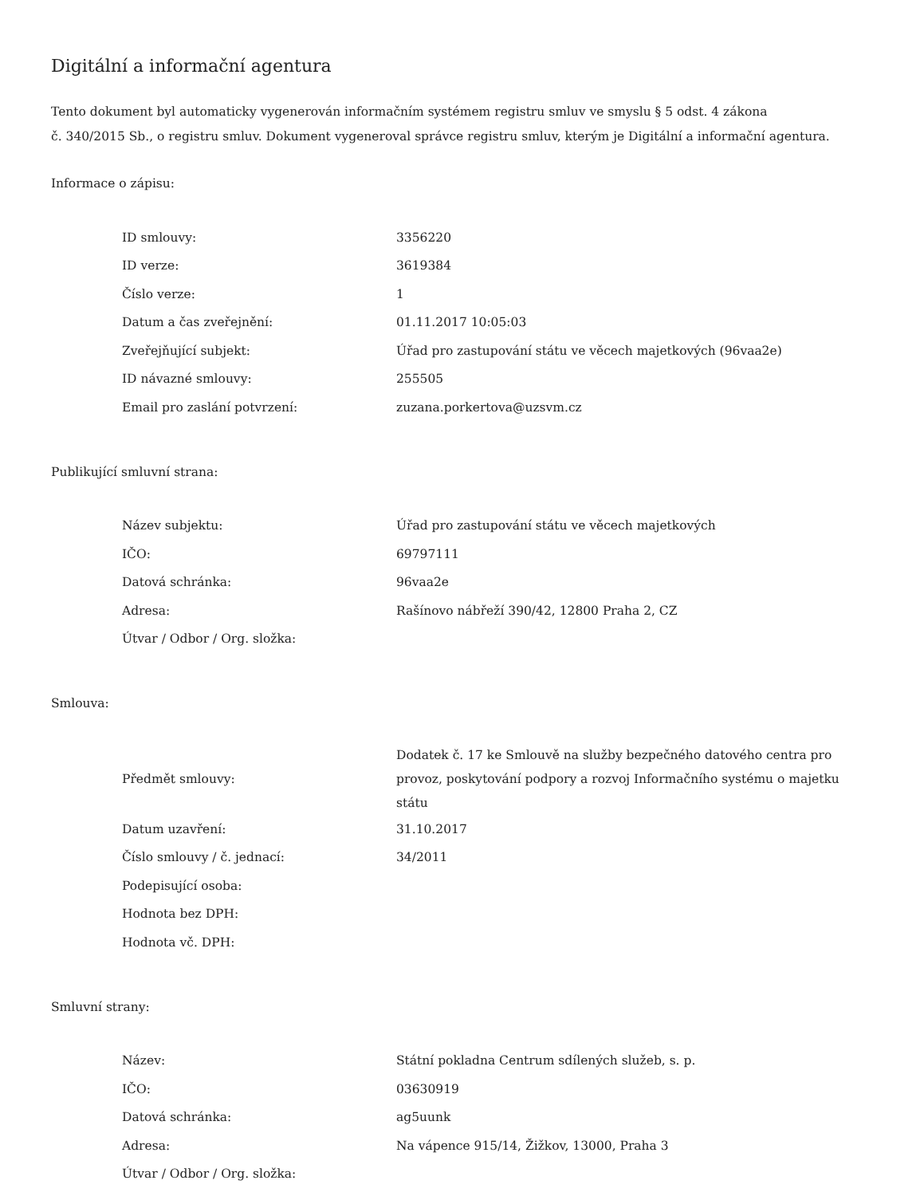Digitální a informační agentura
Tento dokument byl automaticky vygenerován informačním systémem registru smluv ve smyslu § 5 odst. 4 zákona
č. 340/2015 Sb., o registru smluv. Dokument vygeneroval správce registru smluv, kterým je Digitální a informační agentura.
Informace o zápisu:
| ID smlouvy: | 3356220 |
| ID verze: | 3619384 |
| Číslo verze: | 1 |
| Datum a čas zveřejnění: | 01.11.2017 10:05:03 |
| Zveřejňující subjekt: | Úřad pro zastupování státu ve věcech majetkových (96vaa2e) |
| ID návazné smlouvy: | 255505 |
| Email pro zaslání potvrzení: | zuzana.porkertova@uzsvm.cz |
Publikující smluvní strana:
| Název subjektu: | Úřad pro zastupování státu ve věcech majetkových |
| IČO: | 69797111 |
| Datová schránka: | 96vaa2e |
| Adresa: | Rašínovo nábřeží 390/42, 12800 Praha 2, CZ |
| Útvar / Odbor / Org. složka: | |
Smlouva:
| Předmět smlouvy: | Dodatek č. 17 ke Smlouvě na služby bezpečného datového centra pro provoz, poskytování podpory a rozvoj Informačního systému o majetku státu |
| Datum uzavření: | 31.10.2017 |
| Číslo smlouvy / č. jednací: | 34/2011 |
| Podepisující osoba: | |
| Hodnota bez DPH: | |
| Hodnota vč. DPH: | |
Smluvní strany:
| Název: | Státní pokladna Centrum sdílených služeb, s. p. |
| IČO: | 03630919 |
| Datová schránka: | ag5uunk |
| Adresa: | Na vápence 915/14, Žižkov, 13000, Praha 3 |
| Útvar / Odbor / Org. složka: | |